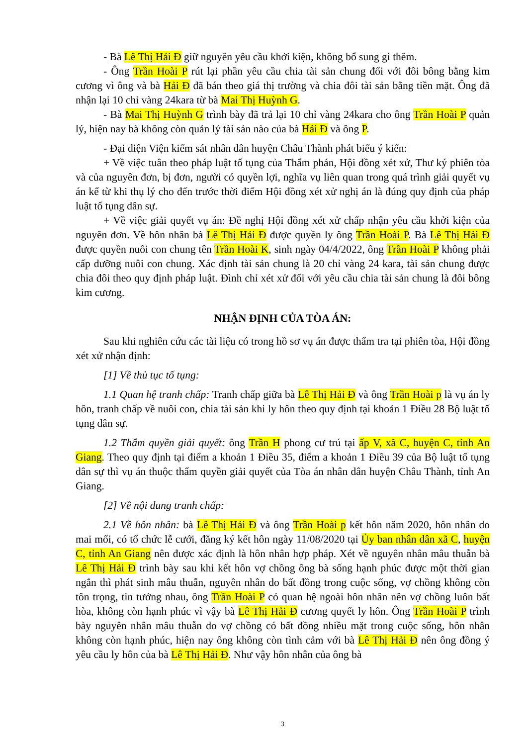- Bà Lê Thị Hải Đ giữ nguyên yêu cầu khởi kiện, không bổ sung gì thêm.
- Ông Trần Hoài P rút lại phần yêu cầu chia tài sản chung đối với đôi bông bằng kim cương vì ông và bà Hải Đ đã bán theo giá thị trường và chia đôi tài sản bằng tiền mặt. Ông đã nhận lại 10 chỉ vàng 24kara từ bà Mai Thị Huỳnh G.
- Bà Mai Thị Huỳnh G trình bày đã trả lại 10 chỉ vàng 24kara cho ông Trần Hoài P quản lý, hiện nay bà không còn quản lý tài sản nào của bà Hải Đ và ông P.
- Đại diện Viện kiểm sát nhân dân huyện Châu Thành phát biểu ý kiến:
+ Về việc tuân theo pháp luật tố tụng của Thẩm phán, Hội đồng xét xử, Thư ký phiên tòa và của nguyên đơn, bị đơn, người có quyền lợi, nghĩa vụ liên quan trong quá trình giải quyết vụ án kể từ khi thụ lý cho đến trước thời điểm Hội đồng xét xử nghị án là đúng quy định của pháp luật tố tụng dân sự.
+ Về việc giải quyết vụ án: Đề nghị Hội đồng xét xử chấp nhận yêu cầu khởi kiện của nguyên đơn. Về hôn nhân bà Lê Thị Hải Đ được quyền ly ông Trần Hoài P. Bà Lê Thị Hải Đ được quyền nuôi con chung tên Trần Hoài K, sinh ngày 04/4/2022, ông Trần Hoài P không phải cấp dưỡng nuôi con chung. Xác định tài sản chung là 20 chỉ vàng 24 kara, tài sản chung được chia đôi theo quy định pháp luật. Đình chỉ xét xử đối với yêu cầu chia tài sản chung là đôi bông kim cương.
NHẬN ĐỊNH CỦA TÒA ÁN:
Sau khi nghiên cứu các tài liệu có trong hồ sơ vụ án được thẩm tra tại phiên tòa, Hội đồng xét xử nhận định:
[1] Về thủ tục tố tụng:
1.1 Quan hệ tranh chấp: Tranh chấp giữa bà Lê Thị Hải Đ và ông Trần Hoài p là vụ án ly hôn, tranh chấp về nuôi con, chia tài sản khi ly hôn theo quy định tại khoản 1 Điều 28 Bộ luật tố tụng dân sự.
1.2 Thẩm quyền giải quyết: ông Trần H phong cư trú tại ấp V, xã C, huyện C, tỉnh An Giang. Theo quy định tại điểm a khoản 1 Điều 35, điểm a khoản 1 Điều 39 của Bộ luật tố tụng dân sự thì vụ án thuộc thẩm quyền giải quyết của Tòa án nhân dân huyện Châu Thành, tỉnh An Giang.
[2] Về nội dung tranh chấp:
2.1 Về hôn nhân: bà Lê Thị Hải Đ và ông Trần Hoài p kết hôn năm 2020, hôn nhân do mai mối, có tổ chức lễ cưới, đăng ký kết hôn ngày 11/08/2020 tại Ủy ban nhân dân xã C, huyện C, tỉnh An Giang nên được xác định là hôn nhân hợp pháp. Xét về nguyên nhân mâu thuẫn bà Lê Thị Hải Đ trình bày sau khi kết hôn vợ chồng ông bà sống hạnh phúc được một thời gian ngắn thì phát sinh mâu thuẫn, nguyên nhân do bất đồng trong cuộc sống, vợ chồng không còn tôn trọng, tin tưởng nhau, ông Trần Hoài P có quan hệ ngoài hôn nhân nên vợ chồng luôn bất hòa, không còn hạnh phúc vì vậy bà Lê Thị Hải Đ cương quyết ly hôn. Ông Trần Hoài P trình bày nguyên nhân mâu thuẫn do vợ chồng có bất đồng nhiều mặt trong cuộc sống, hôn nhân không còn hạnh phúc, hiện nay ông không còn tình cảm với bà Lê Thị Hải Đ nên ông đồng ý yêu cầu ly hôn của bà Lê Thị Hải Đ. Như vậy hôn nhân của ông bà
3